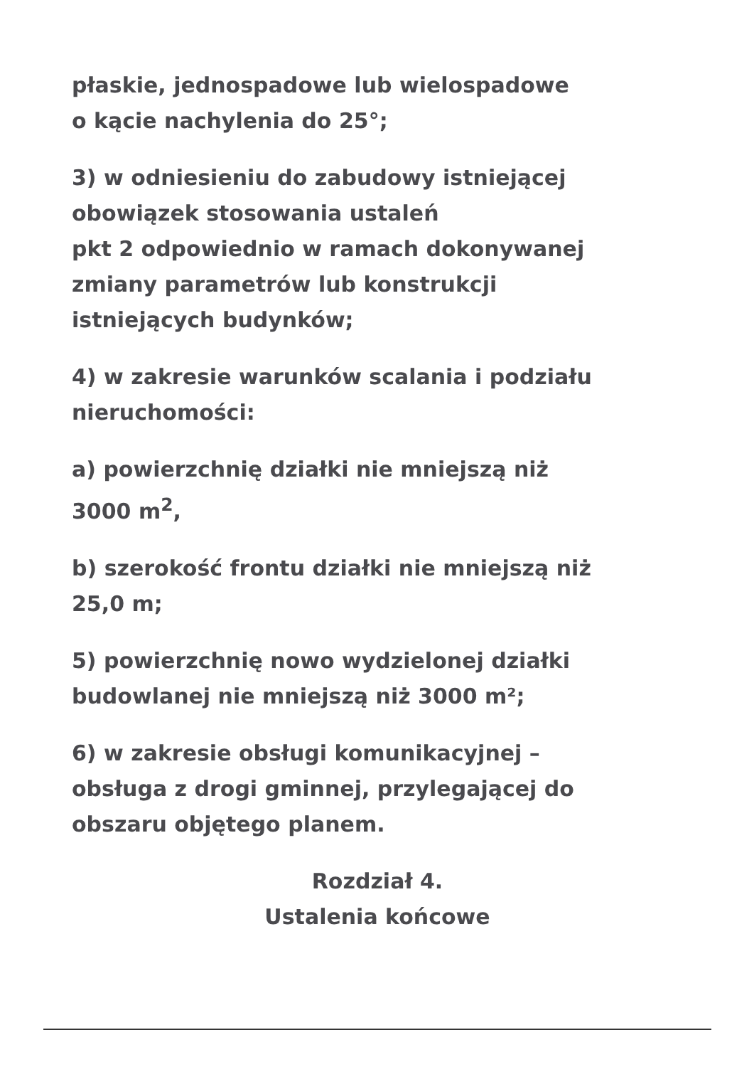płaskie, jednospadowe lub wielospadowe
o kącie nachylenia do 25°;
3) w odniesieniu do zabudowy istniejącej
obowiązek stosowania ustaleń
pkt 2 odpowiednio w ramach dokonywanej
zmiany parametrów lub konstrukcji
istniejących budynków;
4) w zakresie warunków scalania i podziału
nieruchomości:
a) powierzchnię działki nie mniejszą niż
3000 m<sup>2</sup>,
b) szerokość frontu działki nie mniejszą niż
25,0 m;
5) powierzchnię nowo wydzielonej działki
budowlanej nie mniejszą niż 3000 m²;
6) w zakresie obsługi komunikacyjnej –
obsługa z drogi gminnej, przylegającej do
obszaru objętego planem.
Rozdział 4.
Ustalenia końcowe